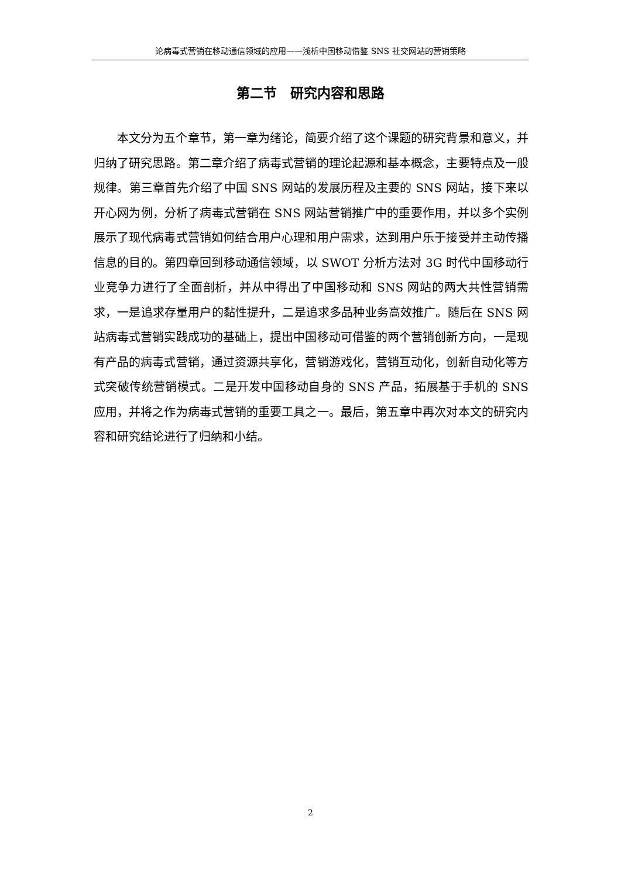论病毒式营销在移动通信领域的应用——浅析中国移动借鉴 SNS 社交网站的营销策略
第二节　研究内容和思路
本文分为五个章节，第一章为绪论，简要介绍了这个课题的研究背景和意义，并归纳了研究思路。第二章介绍了病毒式营销的理论起源和基本概念，主要特点及一般规律。第三章首先介绍了中国 SNS 网站的发展历程及主要的 SNS 网站，接下来以开心网为例，分析了病毒式营销在 SNS 网站营销推广中的重要作用，并以多个实例展示了现代病毒式营销如何结合用户心理和用户需求，达到用户乐于接受并主动传播信息的目的。第四章回到移动通信领域，以 SWOT 分析方法对 3G 时代中国移动行业竞争力进行了全面剖析，并从中得出了中国移动和 SNS 网站的两大共性营销需求，一是追求存量用户的黏性提升，二是追求多品种业务高效推广。随后在 SNS 网站病毒式营销实践成功的基础上，提出中国移动可借鉴的两个营销创新方向，一是现有产品的病毒式营销，通过资源共享化，营销游戏化，营销互动化，创新自动化等方式突破传统营销模式。二是开发中国移动自身的 SNS 产品，拓展基于手机的 SNS 应用，并将之作为病毒式营销的重要工具之一。最后，第五章中再次对本文的研究内容和研究结论进行了归纳和小结。
2